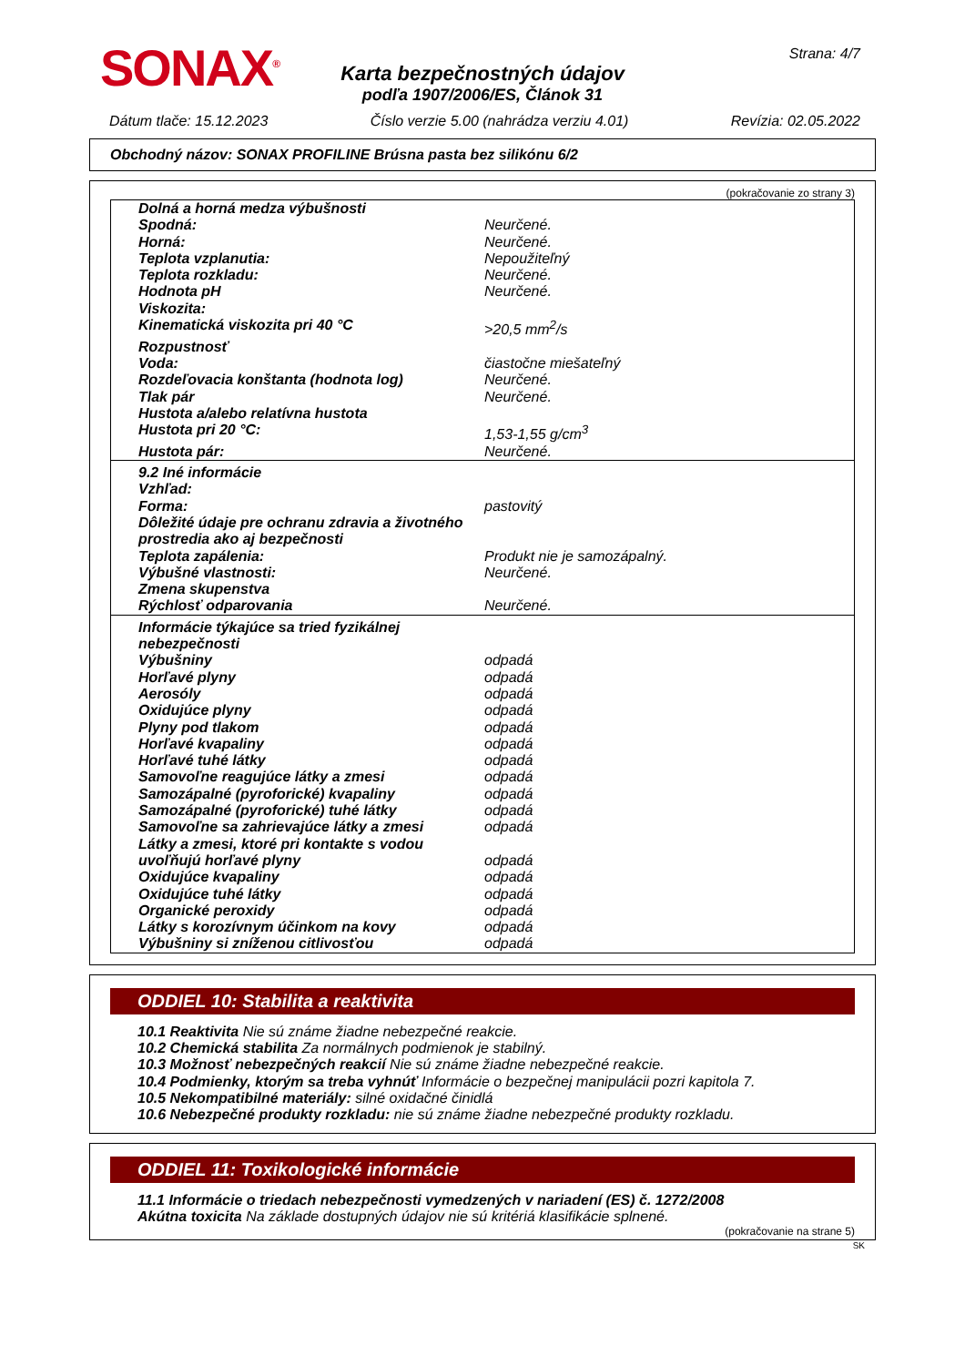SONAX<sup>®</sup> Strana: 4/7
Karta bezpečnostných údajov
podľa 1907/2006/ES, Článok 31
Dátum tlače: 15.12.2023 Číslo verzie 5.00 (nahrádza verziu 4.01) Revízia: 02.05.2022
Obchodný názov: SONAX PROFILINE Brúsna pasta bez silikónu 6/2
(pokračovanie zo strany 3)
| Dolná a horná medza výbušnosti | |
| Spodná: | Neurčené. |
| Horná: | Neurčené. |
| Teplota vzplanutia: | Nepoužiteľný |
| Teplota rozkladu: | Neurčené. |
| Hodnota pH | Neurčené. |
| Viskozita: | |
| Kinematická viskozita pri 40 °C | >20,5 mm<sup>2</sup>/s |
| Rozpustnosť | |
| Voda: | čiastočne miešateľný |
| Rozdeľovacia konštanta (hodnota log) | Neurčené. |
| Tlak pár | Neurčené. |
| Hustota a/alebo relatívna hustota | |
| Hustota pri 20 °C: | 1,53-1,55 g/cm<sup>3</sup> |
| Hustota pár: | Neurčené. |
| 9.2 Iné informácie | |
| Vzhľad: | |
| Forma: | pastovitý |
| Dôležité údaje pre ochranu zdravia a životného prostredia ako aj bezpečnosti | |
| Teplota zapálenia: | Produkt nie je samozápalný. |
| Výbušné vlastnosti: | Neurčené. |
| Zmena skupenstva | |
| Rýchlosť odparovania | Neurčené. |
| Informácie týkajúce sa tried fyzikálnej nebezpečnosti | |
| Výbušniny | odpadá |
| Horľavé plyny | odpadá |
| Aerosóly | odpadá |
| Oxidujúce plyny | odpadá |
| Plyny pod tlakom | odpadá |
| Horľavé kvapaliny | odpadá |
| Horľavé tuhé látky | odpadá |
| Samovoľne reagujúce látky a zmesi | odpadá |
| Samozápalné (pyroforické) kvapaliny | odpadá |
| Samozápalné (pyroforické) tuhé látky | odpadá |
| Samovoľne sa zahrievajúce látky a zmesi | odpadá |
| Látky a zmesi, ktoré pri kontakte s vodou uvoľňujú horľavé plyny | odpadá |
| Oxidujúce kvapaliny | odpadá |
| Oxidujúce tuhé látky | odpadá |
| Organické peroxidy | odpadá |
| Látky s korozívnym účinkom na kovy | odpadá |
| Výbušniny si zníženou citlivosťou | odpadá |
ODDIEL 10: Stabilita a reaktivita
10.1 Reaktivita Nie sú známe žiadne nebezpečné reakcie.
10.2 Chemická stabilita Za normálnych podmienok je stabilný.
10.3 Možnosť nebezpečných reakcií Nie sú známe žiadne nebezpečné reakcie.
10.4 Podmienky, ktorým sa treba vyhnúť Informácie o bezpečnej manipulácii pozri kapitola 7.
10.5 Nekompatibilné materiály: silné oxidačné činidlá
10.6 Nebezpečné produkty rozkladu: nie sú známe žiadne nebezpečné produkty rozkladu.
ODDIEL 11: Toxikologické informácie
11.1 Informácie o triedach nebezpečnosti vymedzených v nariadení (ES) č. 1272/2008
Akútna toxicita Na základe dostupných údajov nie sú kritériá klasifikácie splnené.
(pokračovanie na strane 5)
SK